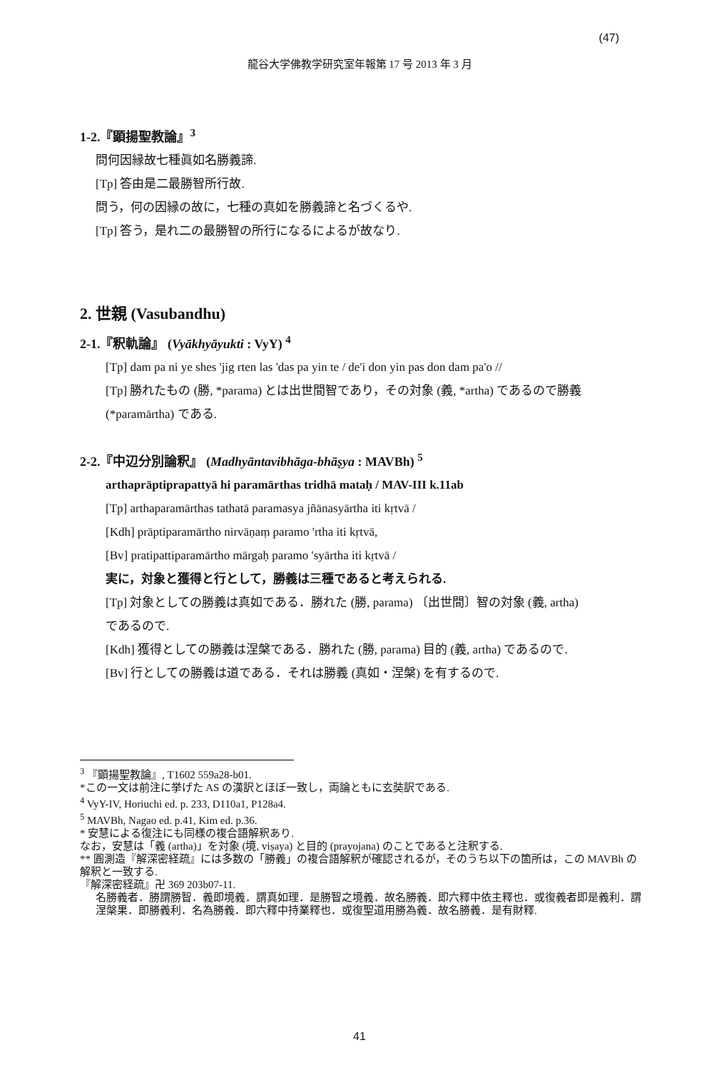(47)
龍谷大学佛教学研究室年報第 17 号 2013 年 3 月
1-2.『顕揚聖教論』<sup>3</sup>
問何因縁故七種眞如名勝義諦.
[Tp] 答由是二最勝智所行故.
問う，何の因縁の故に，七種の真如を勝義諦と名づくるや.
[Tp] 答う，是れ二の最勝智の所行になるによるが故なり.
2. 世親 (Vasubandhu)
2-1.『釈軌論』 (Vyākhyāyukti : VyY) <sup>4</sup>
[Tp] dam pa ni ye shes 'jig rten las 'das pa yin te / de'i don yin pas don dam pa'o //
[Tp] 勝れたもの (勝, *parama) とは出世間智であり，その対象 (義, *artha) であるので勝義
(*paramārtha) である.
2-2.『中辺分別論釈』 (Madhyāntavibhāga-bhāṣya : MAVBh) <sup>5</sup>
arthaprāptiprapattyā hi paramārthas tridhā mataḥ / MAV-III k.11ab
[Tp] arthaparamārthas tathatā paramasya jñānasyārtha iti kṛtvā /
[Kdh] prāptiparamārtho nirvāṇaṃ paramo 'rtha iti kṛtvā,
[Bv] pratipattiparamārtho mārgaḥ paramo 'syārtha iti kṛtvā /
実に，対象と獲得と行として，勝義は三種であると考えられる.
[Tp] 対象としての勝義は真如である．勝れた (勝, parama) 〔出世間〕智の対象 (義, artha)
であるので.
[Kdh] 獲得としての勝義は涅槃である．勝れた (勝, parama) 目的 (義, artha) であるので.
[Bv] 行としての勝義は道である．それは勝義 (真如・涅槃) を有するので.
<sup>3</sup> 『顕揚聖教論』, T1602 559a28-b01.
*この一文は前注に挙げた AS の漢訳とほぼ一致し，両論ともに玄奘訳である.
<sup>4</sup> VyY-IV, Horiuchi ed. p. 233, D110a1, P128a4.
<sup>5</sup> MAVBh, Nagao ed. p.41, Kim ed. p.36.
* 安慧による復注にも同様の複合語解釈あり.
なお，安慧は「義 (artha)」を対象 (境, viṣaya) と目的 (prayojana) のことであると注釈する.
** 圓測造『解深密経疏』には多数の「勝義」の複合語解釈が確認されるが，そのうち以下の箇所は，この MAVBh の解釈と一致する.
『解深密経疏』卍 369 203b07-11.
名勝義者．勝謂勝智．義即境義．謂真如理．是勝智之境義．故名勝義．即六釋中依主釋也．或復義者即是義利．謂涅槃果．即勝義利．名為勝義．即六釋中持業釋也．或復聖道用勝為義．故名勝義．是有財釋.
41